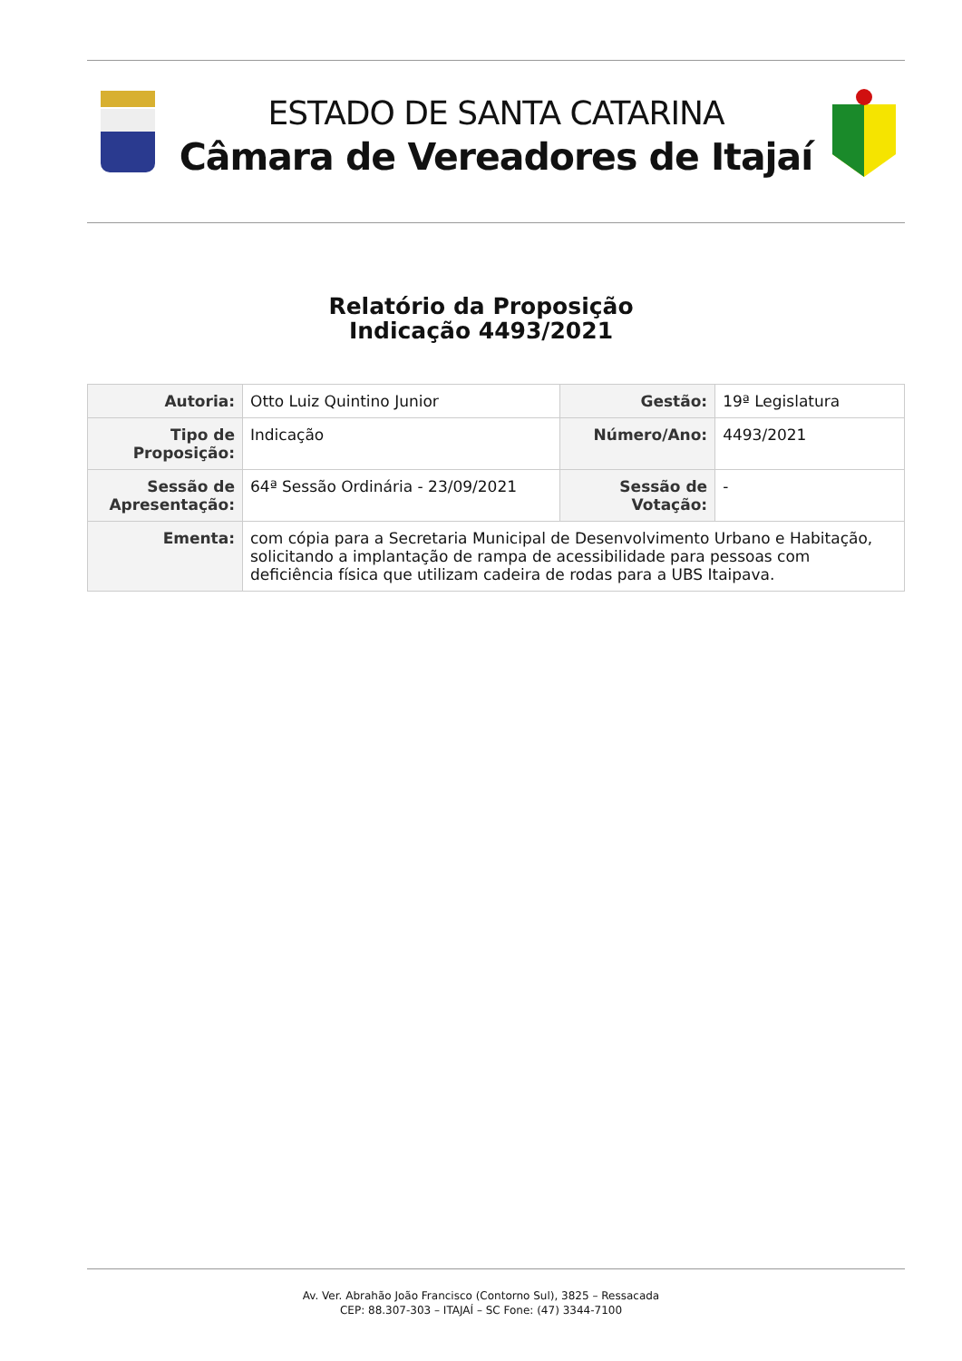ESTADO DE SANTA CATARINA
Câmara de Vereadores de Itajaí
Relatório da Proposição
Indicação 4493/2021
| Autoria: | Otto Luiz Quintino Junior | Gestão: | 19ª Legislatura |
| Tipo de Proposição: | Indicação | Número/Ano: | 4493/2021 |
| Sessão de Apresentação: | 64ª Sessão Ordinária - 23/09/2021 | Sessão de Votação: | - |
| Ementa: | com cópia para a Secretaria Municipal de Desenvolvimento Urbano e Habitação, solicitando a implantação de rampa de acessibilidade para pessoas com deficiência física que utilizam cadeira de rodas para a UBS Itaipava. | | |
Av. Ver. Abrahão João Francisco (Contorno Sul), 3825 – Ressacada
CEP: 88.307-303 – ITAJAÍ – SC Fone: (47) 3344-7100